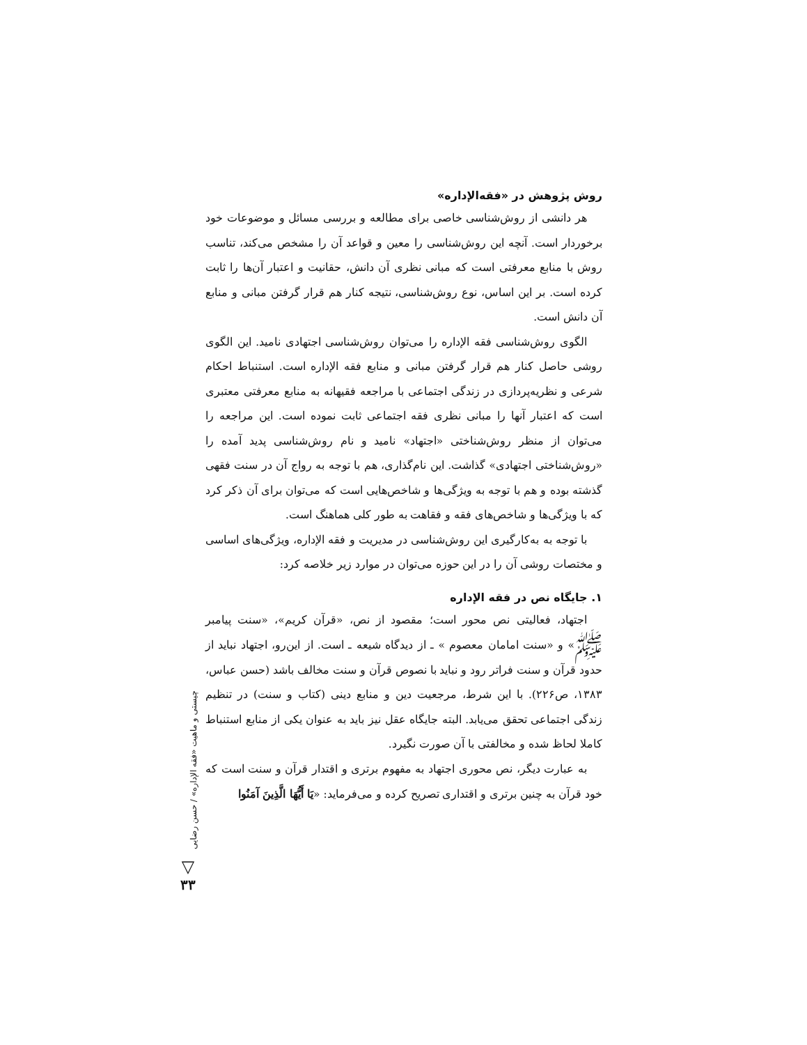روش پژوهش در «فقه‌الإداره»
هر دانشی از روش‌شناسی خاصی برای مطالعه و بررسی مسائل و موضوعات خود برخوردار است. آنچه این روش‌شناسی را معین و قواعد آن را مشخص می‌کند، تناسب روش با منابع معرفتی است که مبانی نظری آن دانش، حقانیت و اعتبار آن‌ها را ثابت کرده است. بر این اساس، نوع روش‌شناسی، نتیجه کنار هم قرار گرفتن مبانی و منابع آن دانش است.
الگوی روش‌شناسی فقه الإداره را می‌توان روش‌شناسی اجتهادی نامید. این الگوی روشی حاصل کنار هم قرار گرفتن مبانی و منابع فقه الإداره است. استنباط احکام شرعی و نظریه‌پردازی در زندگی اجتماعی با مراجعه فقیهانه به منابع معرفتی معتبری است که اعتبار آنها را مبانی نظری فقه اجتماعی ثابت نموده است. این مراجعه را می‌توان از منظر روش‌شناختی «اجتهاد» نامید و نام روش‌شناسی پدید آمده را «روش‌شناختی اجتهادی» گذاشت. این نام‌گذاری، هم با توجه به رواج آن در سنت فقهی گذشته بوده و هم با توجه به ویژگی‌ها و شاخص‌هایی است که می‌توان برای آن ذکر کرد که با ویژگی‌ها و شاخص‌های فقه و فقاهت به طور کلی هماهنگ است.
با توجه به به‌کارگیری این روش‌شناسی در مدیریت و فقه الإداره، ویژگی‌های اساسی و مختصات روشی آن را در این حوزه می‌توان در موارد زیر خلاصه کرد:
۱. جایگاه نص در فقه الإداره
اجتهاد، فعالیتی نص محور است؛ مقصود از نص، «قرآن کریم»، «سنت پیامبر ﷺ» و «سنت امامان معصوم » ـ از دیدگاه شیعه ـ است. از این‌رو، اجتهاد نباید از حدود قرآن و سنت فراتر رود و نباید با نصوص قرآن و سنت مخالف باشد (حسن عباس، ۱۳۸۳، ص۲۲۶). با این شرط، مرجعیت دین و منابع دینی (کتاب و سنت) در تنظیم زندگی اجتماعی تحقق می‌یابد. البته جایگاه عقل نیز باید به عنوان یکی از منابع استنباط کاملا لحاظ شده و مخالفتی با آن صورت نگیرد.
به عبارت دیگر، نص محوری اجتهاد به مفهوم برتری و اقتدار قرآن و سنت است که خود قرآن به چنین برتری و اقتداری تصریح کرده و می‌فرماید: «يَا أَيُّهَا الَّذِينَ آمَنُوا
چیستی و ماهیت «فقه الإداره» / حسن رضایی
▽
۳۳